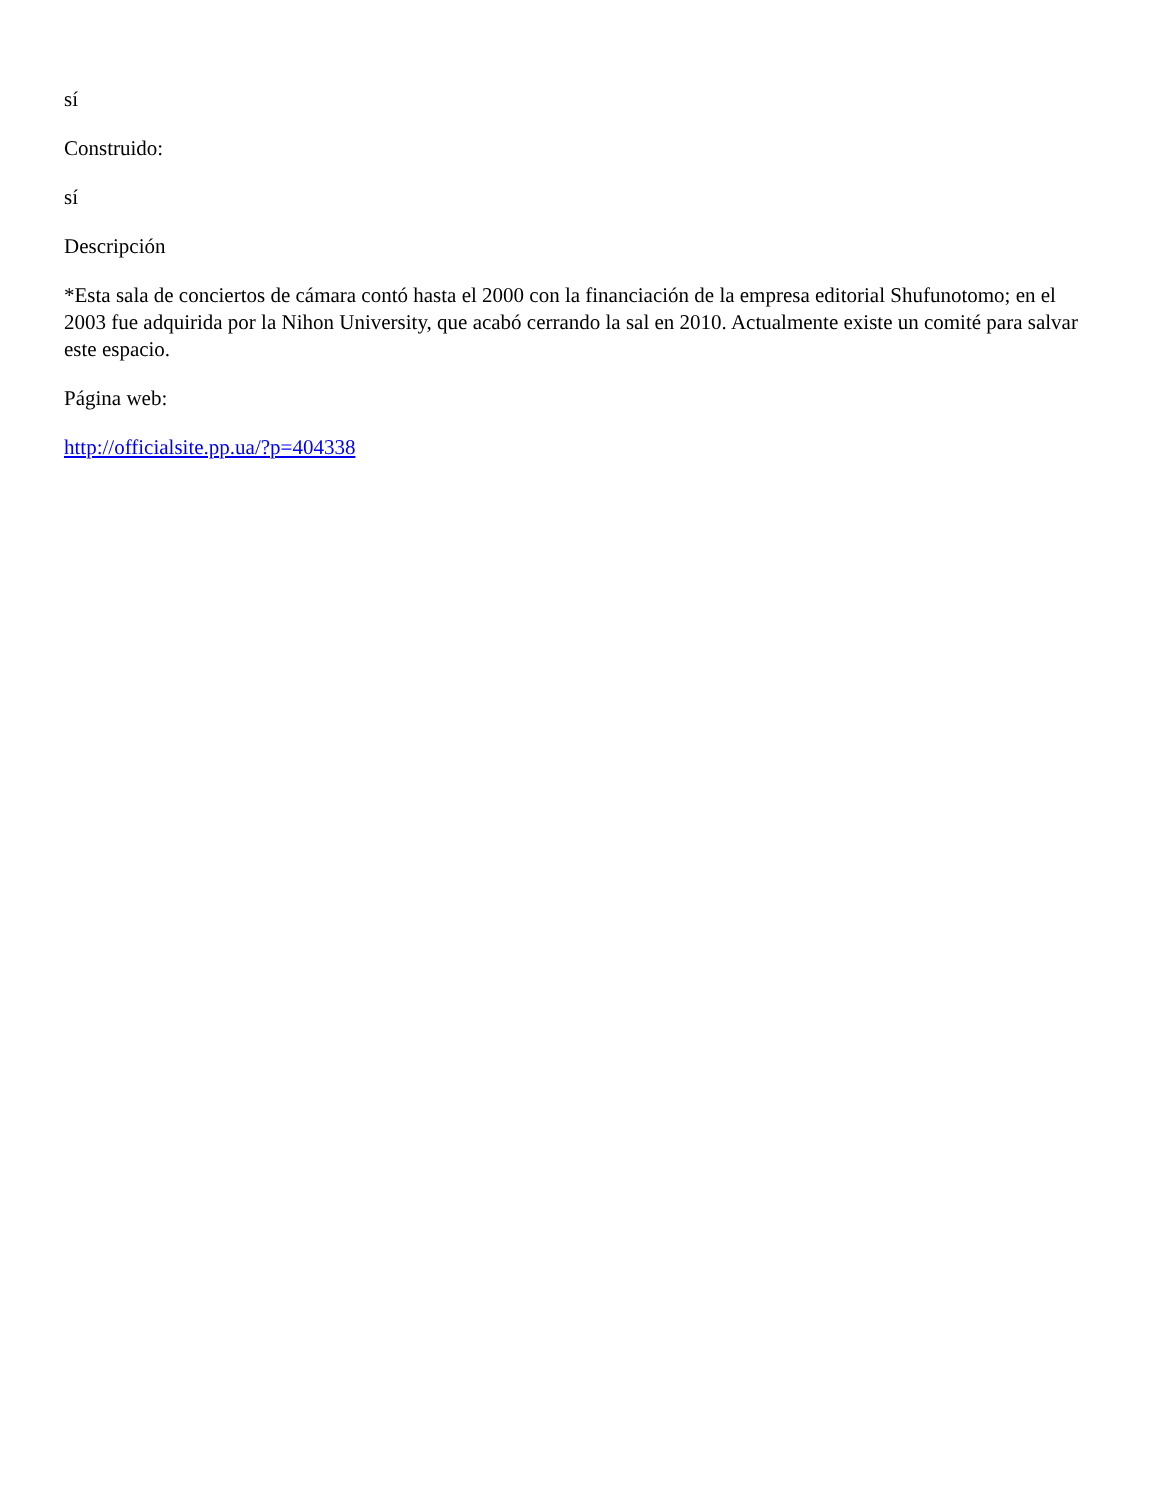sí
Construido:
sí
Descripción
*Esta sala de conciertos de cámara contó hasta el 2000 con la financiación de la empresa editorial Shufunotomo; en el 2003 fue adquirida por la Nihon University, que acabó cerrando la sal en 2010. Actualmente existe un comité para salvar este espacio.
Página web:
http://officialsite.pp.ua/?p=404338